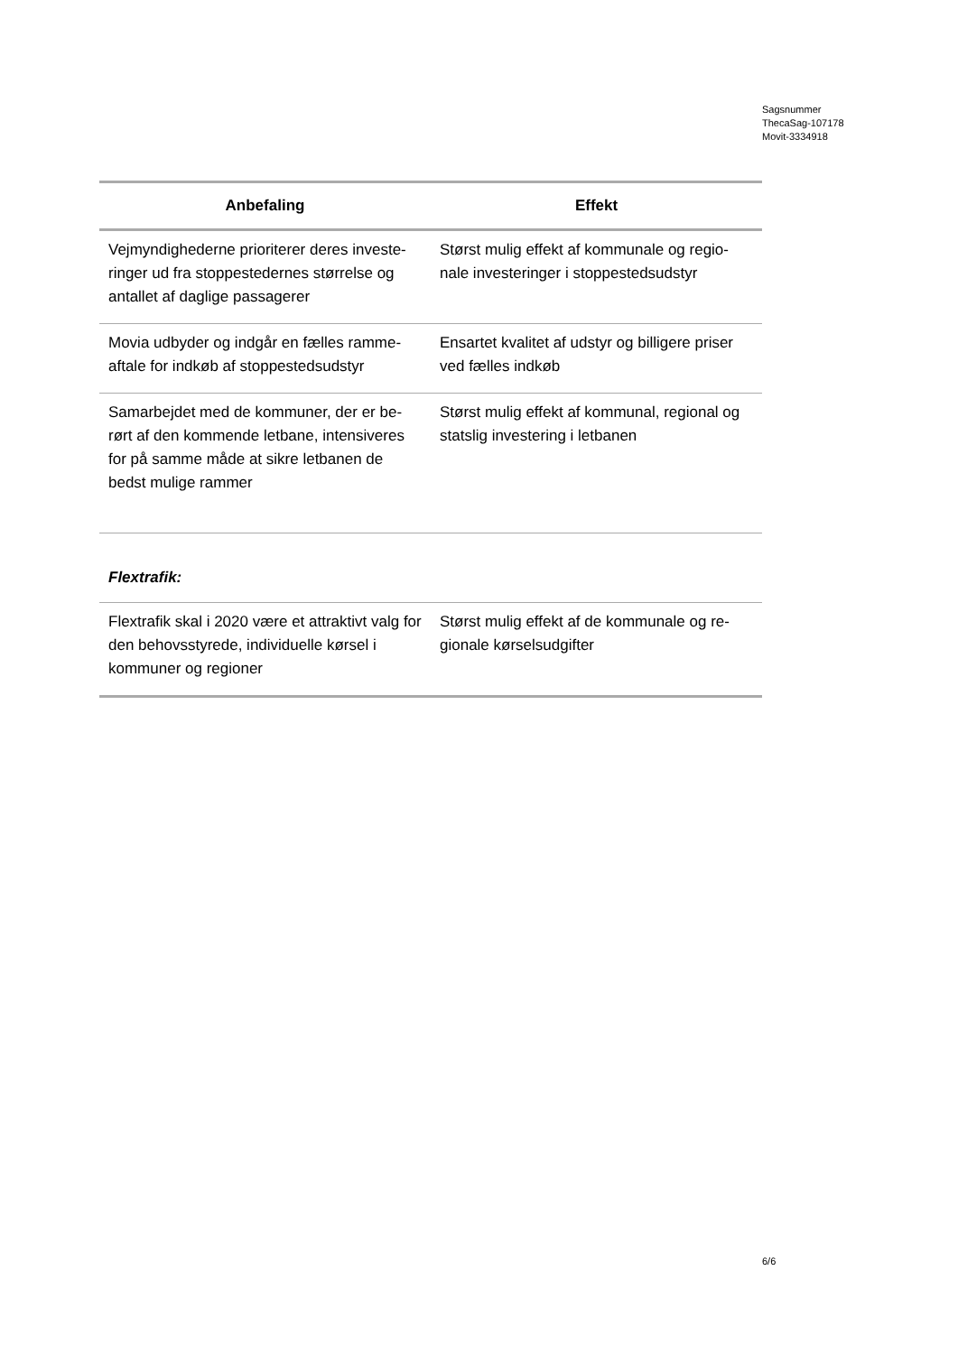Sagsnummer
ThecaSag-107178
Movit-3334918
| Anbefaling | Effekt |
| --- | --- |
| Vejmyndighederne prioriterer deres investe-ringer ud fra stoppestedernes størrelse og antallet af daglige passagerer | Størst mulig effekt af kommunale og regio-nale investeringer i stoppestedsudstyr |
| Movia udbyder og indgår en fælles ramme-aftale for indkøb af stoppestedsudstyr | Ensartet kvalitet af udstyr og billigere priser ved fælles indkøb |
| Samarbejdet med de kommuner, der er be-rørt af den kommende letbane, intensiveres for på samme måde at sikre letbanen de bedst mulige rammer | Størst mulig effekt af kommunal, regional og statslig investering i letbanen |
| Flextrafik: | |
| Flextrafik skal i 2020 være et attraktivt valg for den behovsstyrede, individuelle kørsel i kommuner og regioner | Størst mulig effekt af de kommunale og re-gionale kørselsudgifter |
6/6